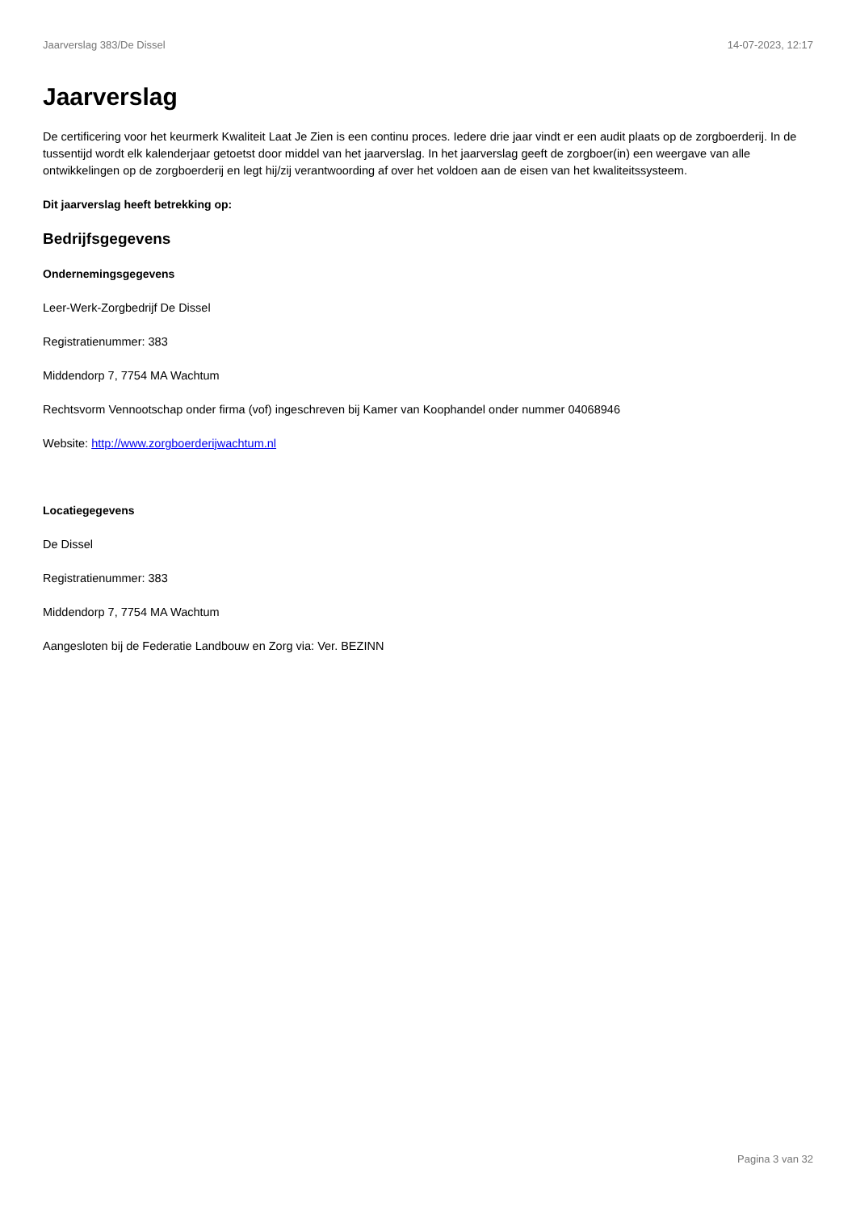Jaarverslag 383/De Dissel 14-07-2023, 12:17
Jaarverslag
De certificering voor het keurmerk Kwaliteit Laat Je Zien is een continu proces. Iedere drie jaar vindt er een audit plaats op de zorgboerderij. In de tussentijd wordt elk kalenderjaar getoetst door middel van het jaarverslag. In het jaarverslag geeft de zorgboer(in) een weergave van alle ontwikkelingen op de zorgboerderij en legt hij/zij verantwoording af over het voldoen aan de eisen van het kwaliteitssysteem.
Dit jaarverslag heeft betrekking op:
Bedrijfsgegevens
Ondernemingsgegevens
Leer-Werk-Zorgbedrijf De Dissel
Registratienummer: 383
Middendorp 7, 7754 MA Wachtum
Rechtsvorm Vennootschap onder firma (vof) ingeschreven bij Kamer van Koophandel onder nummer 04068946
Website: http://www.zorgboerderijwachtum.nl
Locatiegegevens
De Dissel
Registratienummer: 383
Middendorp 7, 7754 MA Wachtum
Aangesloten bij de Federatie Landbouw en Zorg via: Ver. BEZINN
Pagina 3 van 32